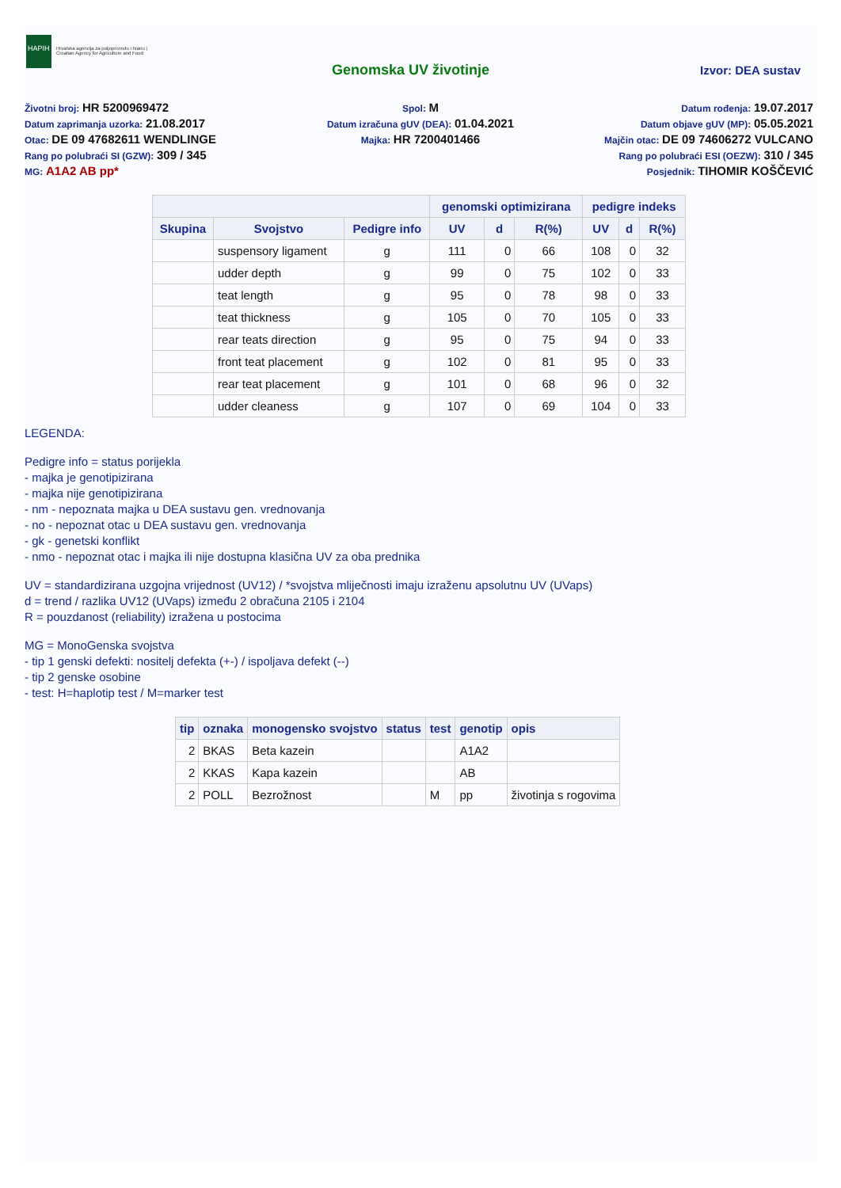HAPIH
Hrvatska agencija za poljoprivredu i hranu | Croatian Agency for Agriculture and Food
Genomska UV životinje Izvor: DEA sustav
Životni broj: HR 5200969472
Spol: M
Datum rođenja: 19.07.2017
Datum zaprimanja uzorka: 21.08.2017
Datum izračuna gUV (DEA): 01.04.2021
Datum objave gUV (MP): 05.05.2021
Otac: DE 09 47682611 WENDLINGE
Majka: HR 7200401466
Majčin otac: DE 09 74606272 VULCANO
Rang po polubraći SI (GZW): 309 / 345
Rang po polubraći ESI (OEZW): 310 / 345
MG: A1A2 AB pp*
Posjednik: TIHOMIR KOŠČEVIĆ
| | | | genomski optimizirana | | | pedigre indeks | | |
| --- | --- | --- | --- | --- | --- | --- | --- | --- |
| Skupina | Svojstvo | Pedigre info | UV | d | R(%) | UV | d | R(%) |
| | suspensory ligament | g | 111 | 0 | 66 | 108 | 0 | 32 |
| | udder depth | g | 99 | 0 | 75 | 102 | 0 | 33 |
| | teat length | g | 95 | 0 | 78 | 98 | 0 | 33 |
| | teat thickness | g | 105 | 0 | 70 | 105 | 0 | 33 |
| | rear teats direction | g | 95 | 0 | 75 | 94 | 0 | 33 |
| | front teat placement | g | 102 | 0 | 81 | 95 | 0 | 33 |
| | rear teat placement | g | 101 | 0 | 68 | 96 | 0 | 32 |
| | udder cleaness | g | 107 | 0 | 69 | 104 | 0 | 33 |
LEGENDA:
Pedigre info = status porijekla
- majka je genotipizirana
- majka nije genotipizirana
- nm - nepoznata majka u DEA sustavu gen. vrednovanja
- no - nepoznat otac u DEA sustavu gen. vrednovanja
- gk - genetski konflikt
- nmo - nepoznat otac i majka ili nije dostupna klasična UV za oba prednika
UV = standardizirana uzgojna vrijednost (UV12) / *svojstva mliječnosti imaju izraženu apsolutnu UV (UVaps)
d = trend / razlika UV12 (UVaps) između 2 obračuna 2105 i 2104
R = pouzdanost (reliability) izražena u postocima
MG = MonoGenska svojstva
- tip 1 genski defekti: nositelj defekta (+-) / ispoljava defekt (--)
- tip 2 genske osobine
- test: H=haplotip test / M=marker test
| tip | oznaka | monogensko svojstvo | status | test | genotip | opis |
| --- | --- | --- | --- | --- | --- | --- |
| 2 | BKAS | Beta kazein | | | A1A2 | |
| 2 | KKAS | Kapa kazein | | | AB | |
| 2 | POLL | Bezrožnost | | M | pp | životinja s rogovima |